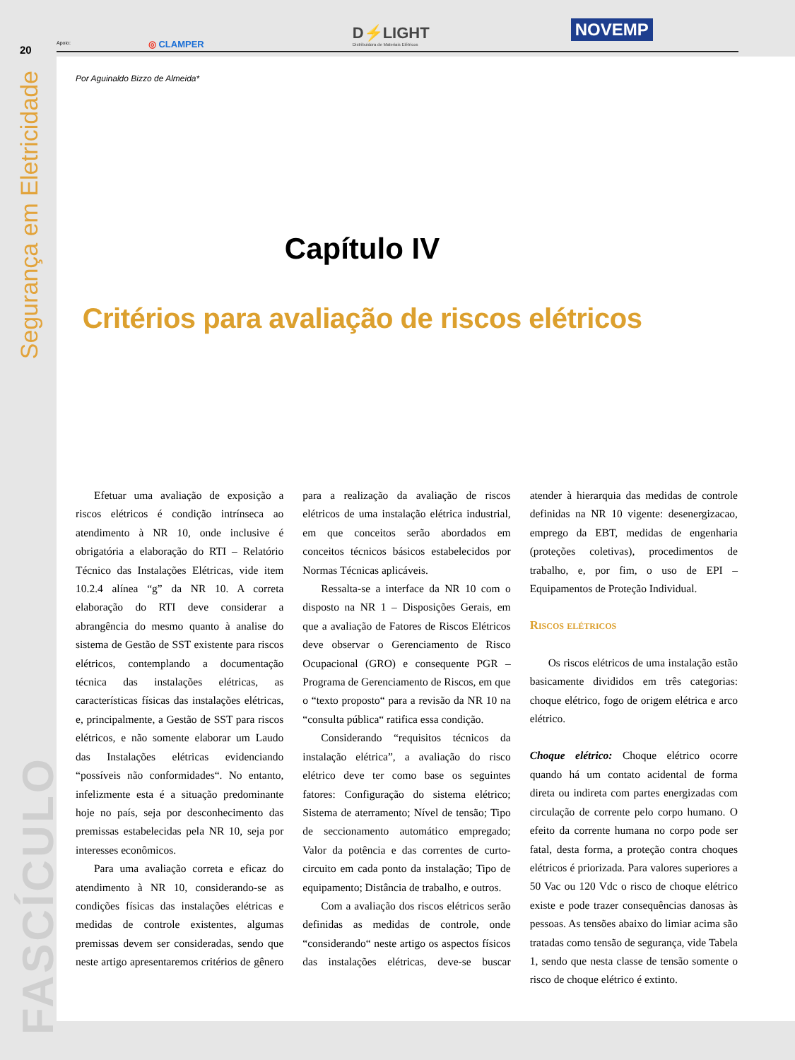20
Segurança em Eletricidade
FASCÍCULO
Apoio:
◎ CLAMPER
D⚡LIGHT
Distribuidora de Materiais Elétricos
NOVEMP
Por Aguinaldo Bizzo de Almeida*
Capítulo IV
Critérios para avaliação de riscos elétricos
Efetuar uma avaliação de exposição a riscos elétricos é condição intrínseca ao atendimento à NR 10, onde inclusive é obrigatória a elaboração do RTI – Relatório Técnico das Instalações Elétricas, vide item 10.2.4 alínea “g” da NR 10. A correta elaboração do RTI deve considerar a abrangência do mesmo quanto à analise do sistema de Gestão de SST existente para riscos elétricos, contemplando a documentação técnica das instalações elétricas, as características físicas das instalações elétricas, e, principalmente, a Gestão de SST para riscos elétricos, e não somente elaborar um Laudo das Instalações elétricas evidenciando “possíveis não conformidades“. No entanto, infelizmente esta é a situação predominante hoje no país, seja por desconhecimento das premissas estabelecidas pela NR 10, seja por interesses econômicos.
Para uma avaliação correta e eficaz do atendimento à NR 10, considerando-se as condições físicas das instalações elétricas e medidas de controle existentes, algumas premissas devem ser consideradas, sendo que neste artigo apresentaremos critérios de gênero para a realização da avaliação de riscos elétricos de uma instalação elétrica industrial, em que conceitos serão abordados em conceitos técnicos básicos estabelecidos por Normas Técnicas aplicáveis.
Ressalta-se a interface da NR 10 com o disposto na NR 1 – Disposições Gerais, em que a avaliação de Fatores de Riscos Elétricos deve observar o Gerenciamento de Risco Ocupacional (GRO) e consequente PGR – Programa de Gerenciamento de Riscos, em que o “texto proposto“ para a revisão da NR 10 na “consulta pública“ ratifica essa condição.
Considerando “requisitos técnicos da instalação elétrica”, a avaliação do risco elétrico deve ter como base os seguintes fatores: Configuração do sistema elétrico; Sistema de aterramento; Nível de tensão; Tipo de seccionamento automático empregado; Valor da potência e das correntes de curto-circuito em cada ponto da instalação; Tipo de equipamento; Distância de trabalho, e outros.
Com a avaliação dos riscos elétricos serão definidas as medidas de controle, onde “considerando“ neste artigo os aspectos físicos das instalações elétricas, deve-se buscar atender à hierarquia das medidas de controle definidas na NR 10 vigente: desenergizacao, emprego da EBT, medidas de engenharia (proteções coletivas), procedimentos de trabalho, e, por fim, o uso de EPI – Equipamentos de Proteção Individual.
Riscos elétricos
Os riscos elétricos de uma instalação estão basicamente divididos em três categorias: choque elétrico, fogo de origem elétrica e arco elétrico.
Choque elétrico: Choque elétrico ocorre quando há um contato acidental de forma direta ou indireta com partes energizadas com circulação de corrente pelo corpo humano. O efeito da corrente humana no corpo pode ser fatal, desta forma, a proteção contra choques elétricos é priorizada. Para valores superiores a 50 Vac ou 120 Vdc o risco de choque elétrico existe e pode trazer consequências danosas às pessoas. As tensões abaixo do limiar acima são tratadas como tensão de segurança, vide Tabela 1, sendo que nesta classe de tensão somente o risco de choque elétrico é extinto.